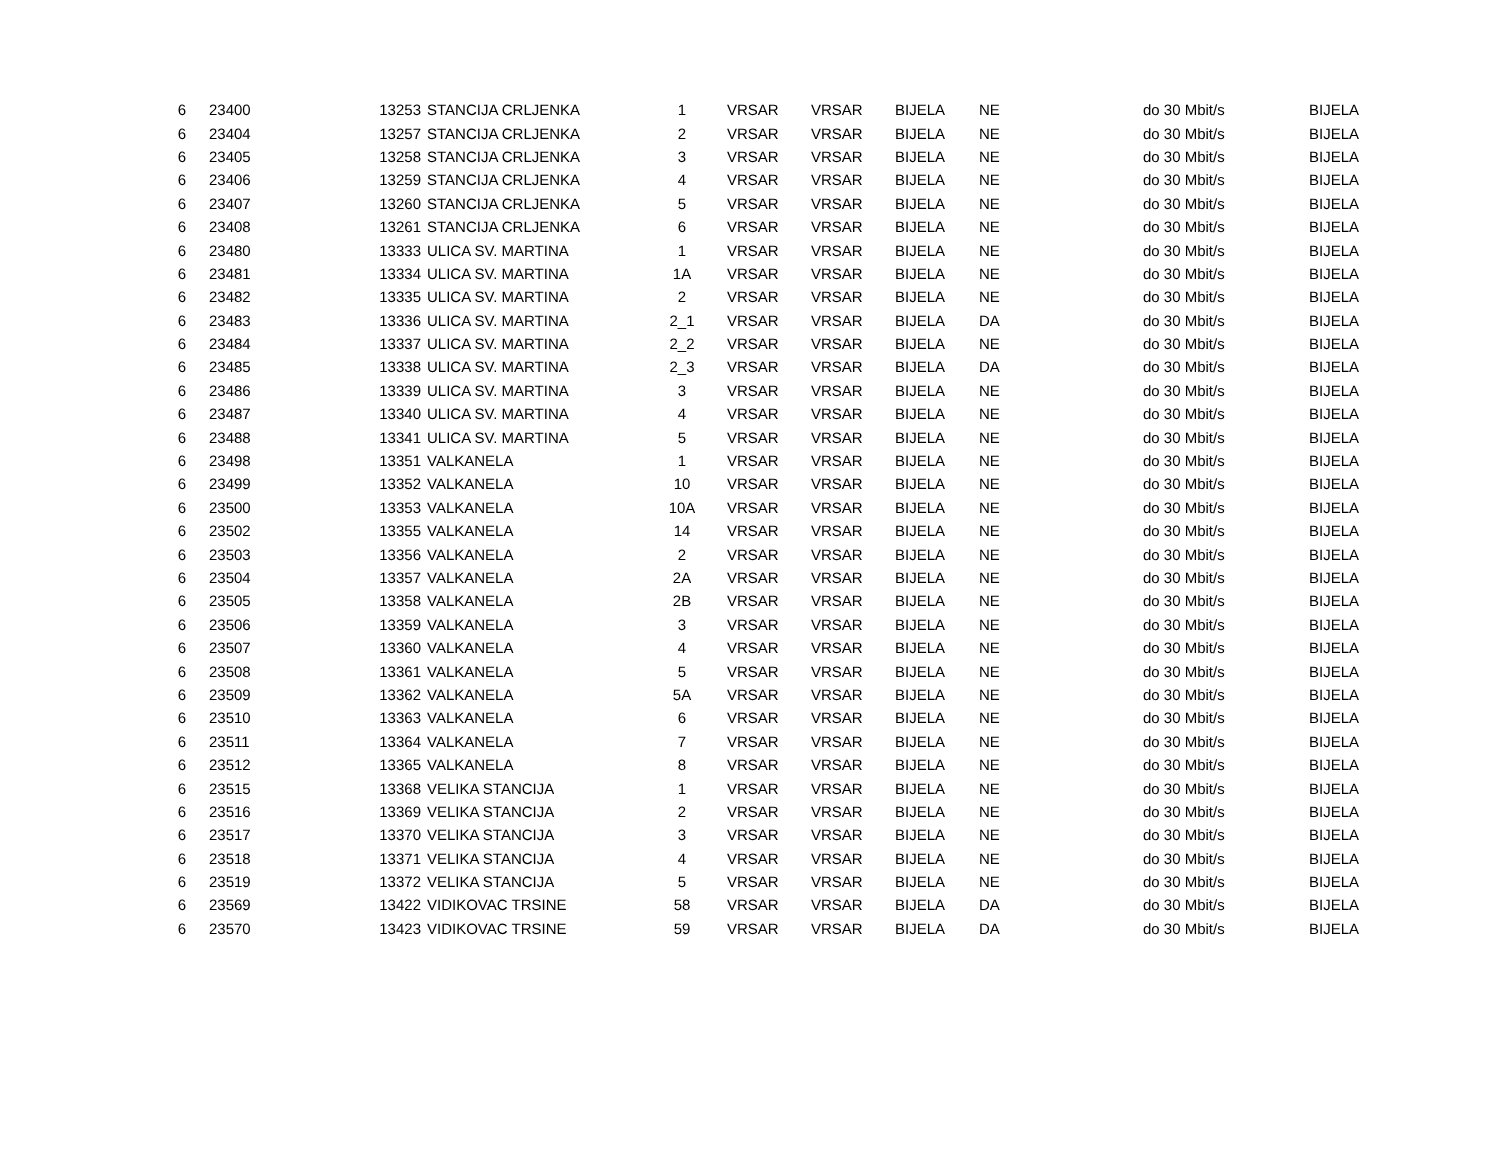| 6 | 23400 | 13253 | STANCIJA CRLJENKA | 1 | VRSAR | VRSAR | BIJELA | NE | do 30 Mbit/s | BIJELA |
| 6 | 23404 | 13257 | STANCIJA CRLJENKA | 2 | VRSAR | VRSAR | BIJELA | NE | do 30 Mbit/s | BIJELA |
| 6 | 23405 | 13258 | STANCIJA CRLJENKA | 3 | VRSAR | VRSAR | BIJELA | NE | do 30 Mbit/s | BIJELA |
| 6 | 23406 | 13259 | STANCIJA CRLJENKA | 4 | VRSAR | VRSAR | BIJELA | NE | do 30 Mbit/s | BIJELA |
| 6 | 23407 | 13260 | STANCIJA CRLJENKA | 5 | VRSAR | VRSAR | BIJELA | NE | do 30 Mbit/s | BIJELA |
| 6 | 23408 | 13261 | STANCIJA CRLJENKA | 6 | VRSAR | VRSAR | BIJELA | NE | do 30 Mbit/s | BIJELA |
| 6 | 23480 | 13333 | ULICA SV. MARTINA | 1 | VRSAR | VRSAR | BIJELA | NE | do 30 Mbit/s | BIJELA |
| 6 | 23481 | 13334 | ULICA SV. MARTINA | 1A | VRSAR | VRSAR | BIJELA | NE | do 30 Mbit/s | BIJELA |
| 6 | 23482 | 13335 | ULICA SV. MARTINA | 2 | VRSAR | VRSAR | BIJELA | NE | do 30 Mbit/s | BIJELA |
| 6 | 23483 | 13336 | ULICA SV. MARTINA | 2_1 | VRSAR | VRSAR | BIJELA | DA | do 30 Mbit/s | BIJELA |
| 6 | 23484 | 13337 | ULICA SV. MARTINA | 2_2 | VRSAR | VRSAR | BIJELA | NE | do 30 Mbit/s | BIJELA |
| 6 | 23485 | 13338 | ULICA SV. MARTINA | 2_3 | VRSAR | VRSAR | BIJELA | DA | do 30 Mbit/s | BIJELA |
| 6 | 23486 | 13339 | ULICA SV. MARTINA | 3 | VRSAR | VRSAR | BIJELA | NE | do 30 Mbit/s | BIJELA |
| 6 | 23487 | 13340 | ULICA SV. MARTINA | 4 | VRSAR | VRSAR | BIJELA | NE | do 30 Mbit/s | BIJELA |
| 6 | 23488 | 13341 | ULICA SV. MARTINA | 5 | VRSAR | VRSAR | BIJELA | NE | do 30 Mbit/s | BIJELA |
| 6 | 23498 | 13351 | VALKANELA | 1 | VRSAR | VRSAR | BIJELA | NE | do 30 Mbit/s | BIJELA |
| 6 | 23499 | 13352 | VALKANELA | 10 | VRSAR | VRSAR | BIJELA | NE | do 30 Mbit/s | BIJELA |
| 6 | 23500 | 13353 | VALKANELA | 10A | VRSAR | VRSAR | BIJELA | NE | do 30 Mbit/s | BIJELA |
| 6 | 23502 | 13355 | VALKANELA | 14 | VRSAR | VRSAR | BIJELA | NE | do 30 Mbit/s | BIJELA |
| 6 | 23503 | 13356 | VALKANELA | 2 | VRSAR | VRSAR | BIJELA | NE | do 30 Mbit/s | BIJELA |
| 6 | 23504 | 13357 | VALKANELA | 2A | VRSAR | VRSAR | BIJELA | NE | do 30 Mbit/s | BIJELA |
| 6 | 23505 | 13358 | VALKANELA | 2B | VRSAR | VRSAR | BIJELA | NE | do 30 Mbit/s | BIJELA |
| 6 | 23506 | 13359 | VALKANELA | 3 | VRSAR | VRSAR | BIJELA | NE | do 30 Mbit/s | BIJELA |
| 6 | 23507 | 13360 | VALKANELA | 4 | VRSAR | VRSAR | BIJELA | NE | do 30 Mbit/s | BIJELA |
| 6 | 23508 | 13361 | VALKANELA | 5 | VRSAR | VRSAR | BIJELA | NE | do 30 Mbit/s | BIJELA |
| 6 | 23509 | 13362 | VALKANELA | 5A | VRSAR | VRSAR | BIJELA | NE | do 30 Mbit/s | BIJELA |
| 6 | 23510 | 13363 | VALKANELA | 6 | VRSAR | VRSAR | BIJELA | NE | do 30 Mbit/s | BIJELA |
| 6 | 23511 | 13364 | VALKANELA | 7 | VRSAR | VRSAR | BIJELA | NE | do 30 Mbit/s | BIJELA |
| 6 | 23512 | 13365 | VALKANELA | 8 | VRSAR | VRSAR | BIJELA | NE | do 30 Mbit/s | BIJELA |
| 6 | 23515 | 13368 | VELIKA STANCIJA | 1 | VRSAR | VRSAR | BIJELA | NE | do 30 Mbit/s | BIJELA |
| 6 | 23516 | 13369 | VELIKA STANCIJA | 2 | VRSAR | VRSAR | BIJELA | NE | do 30 Mbit/s | BIJELA |
| 6 | 23517 | 13370 | VELIKA STANCIJA | 3 | VRSAR | VRSAR | BIJELA | NE | do 30 Mbit/s | BIJELA |
| 6 | 23518 | 13371 | VELIKA STANCIJA | 4 | VRSAR | VRSAR | BIJELA | NE | do 30 Mbit/s | BIJELA |
| 6 | 23519 | 13372 | VELIKA STANCIJA | 5 | VRSAR | VRSAR | BIJELA | NE | do 30 Mbit/s | BIJELA |
| 6 | 23569 | 13422 | VIDIKOVAC TRSINE | 58 | VRSAR | VRSAR | BIJELA | DA | do 30 Mbit/s | BIJELA |
| 6 | 23570 | 13423 | VIDIKOVAC TRSINE | 59 | VRSAR | VRSAR | BIJELA | DA | do 30 Mbit/s | BIJELA |